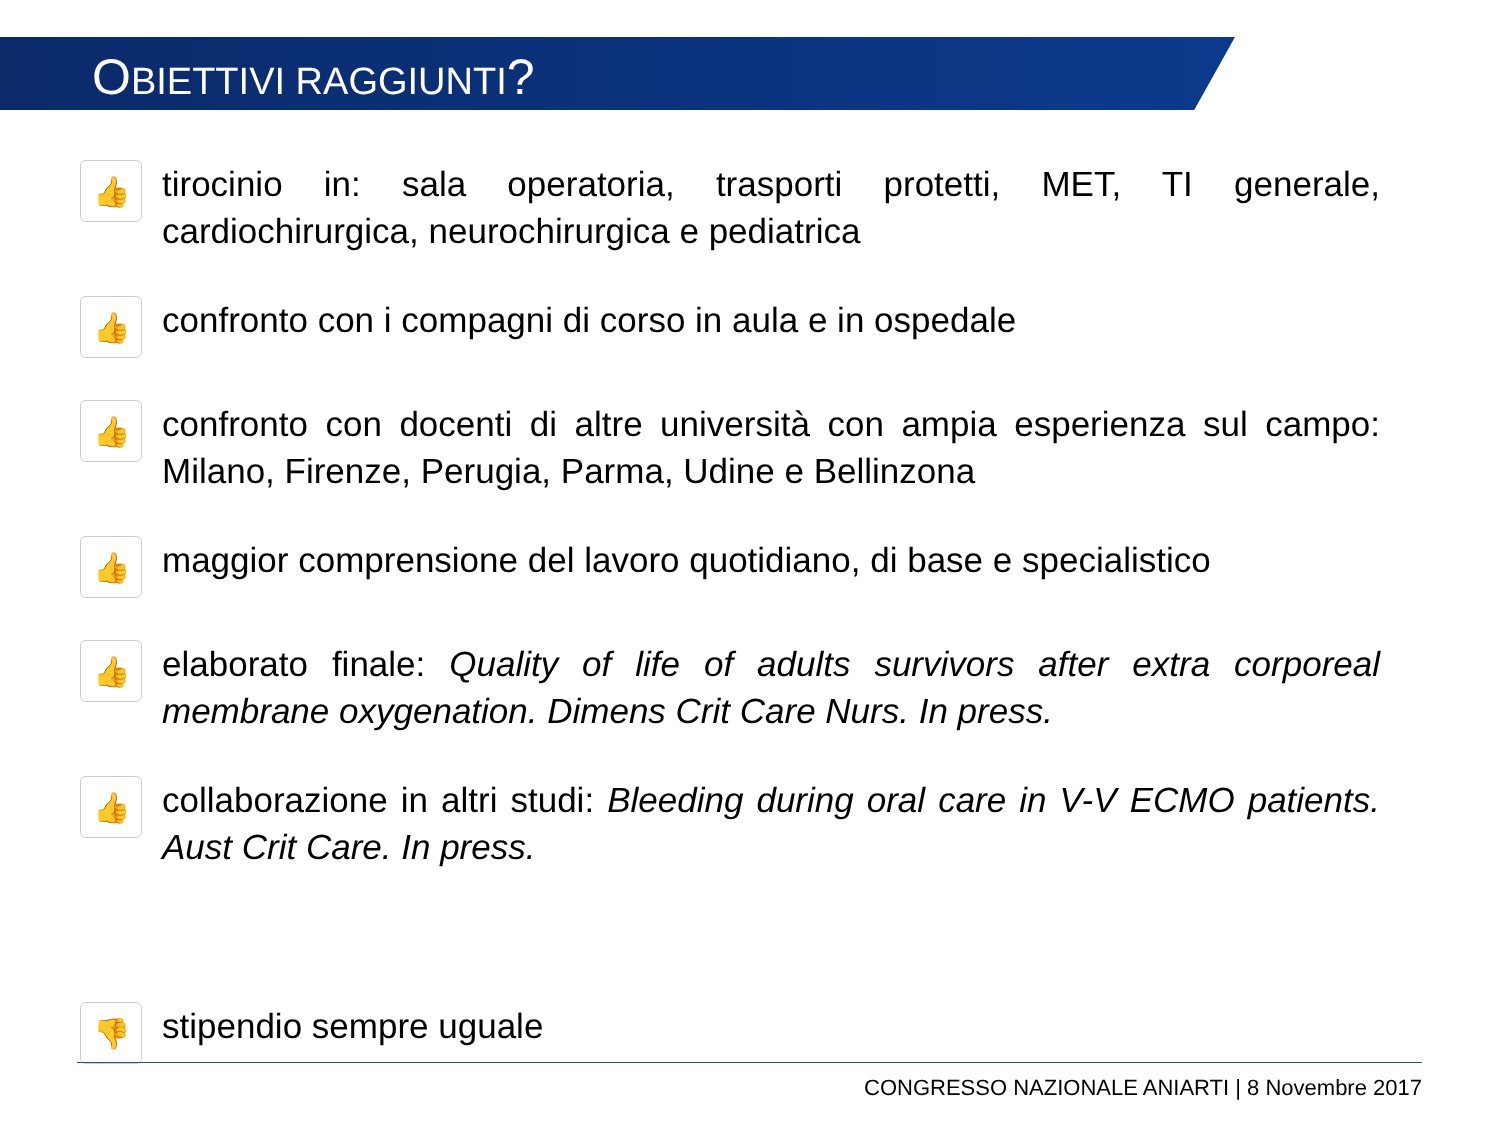OBIETTIVI RAGGIUNTI?
👍
tirocinio in: sala operatoria, trasporti protetti, MET, TI generale, cardiochirurgica, neurochirurgica e pediatrica
👍
confronto con i compagni di corso in aula e in ospedale
👍
confronto con docenti di altre università con ampia esperienza sul campo: Milano, Firenze, Perugia, Parma, Udine e Bellinzona
👍
maggior comprensione del lavoro quotidiano, di base e specialistico
👍
elaborato finale: Quality of life of adults survivors after extra corporeal membrane oxygenation. Dimens Crit Care Nurs. In press.
👍
collaborazione in altri studi: Bleeding during oral care in V-V ECMO patients. Aust Crit Care. In press.
👎
stipendio sempre uguale
CONGRESSO NAZIONALE ANIARTI | 8 Novembre 2017